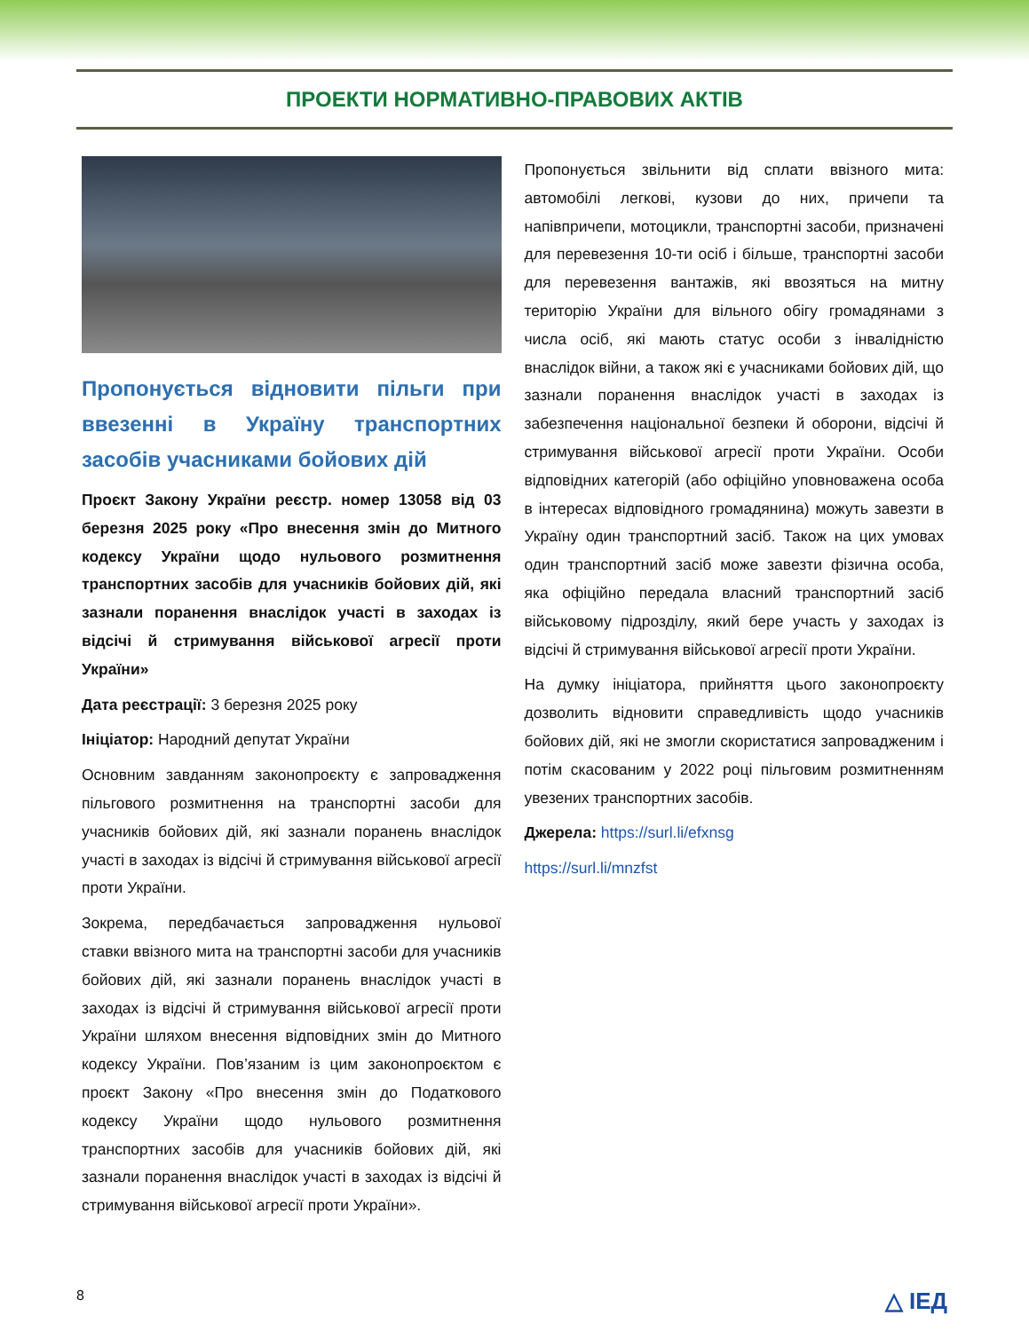ПРОЕКТИ НОРМАТИВНО-ПРАВОВИХ АКТІВ
Пропонується відновити пільги при ввезенні в Україну транспортних засобів учасниками бойових дій
Проєкт Закону України реєстр. номер 13058 від 03 березня 2025 року «Про внесення змін до Митного кодексу України щодо нульового розмитнення транспортних засобів для учасників бойових дій, які зазнали поранення внаслідок участі в заходах із відсічі й стримування військової агресії проти України»
Дата реєстрації: 3 березня 2025 року
Ініціатор: Народний депутат України
Основним завданням законопроєкту є запровадження пільгового розмитнення на транспортні засоби для учасників бойових дій, які зазнали поранень внаслідок участі в заходах із відсічі й стримування військової агресії проти України.
Зокрема, передбачається запровадження нульової ставки ввізного мита на транспортні засоби для учасників бойових дій, які зазнали поранень внаслідок участі в заходах із відсічі й стримування військової агресії проти України шляхом внесення відповідних змін до Митного кодексу України. Пов’язаним із цим законопроєктом є проєкт Закону «Про внесення змін до Податкового кодексу України щодо нульового розмитнення транспортних засобів для учасників бойових дій, які зазнали поранення внаслідок участі в заходах із відсічі й стримування військової агресії проти України».
Пропонується звільнити від сплати ввізного мита: автомобілі легкові, кузови до них, причепи та напівпричепи, мотоцикли, транспортні засоби, призначені для перевезення 10-ти осіб і більше, транспортні засоби для перевезення вантажів, які ввозяться на митну територію України для вільного обігу громадянами з числа осіб, які мають статус особи з інвалідністю внаслідок війни, а також які є учасниками бойових дій, що зазнали поранення внаслідок участі в заходах із забезпечення національної безпеки й оборони, відсічі й стримування військової агресії проти України. Особи відповідних категорій (або офіційно уповноважена особа в інтересах відповідного громадянина) можуть завезти в Україну один транспортний засіб. Також на цих умовах один транспортний засіб може завезти фізична особа, яка офіційно передала власний транспортний засіб військовому підрозділу, який бере участь у заходах із відсічі й стримування військової агресії проти України.
На думку ініціатора, прийняття цього законопроєкту дозволить відновити справедливість щодо учасників бойових дій, які не змогли скористатися запровадженим і потім скасованим у 2022 році пільговим розмитненням увезених транспортних засобів.
Джерела: https://surl.li/efxnsg
https://surl.li/mnzfst
8 △ ІЕД